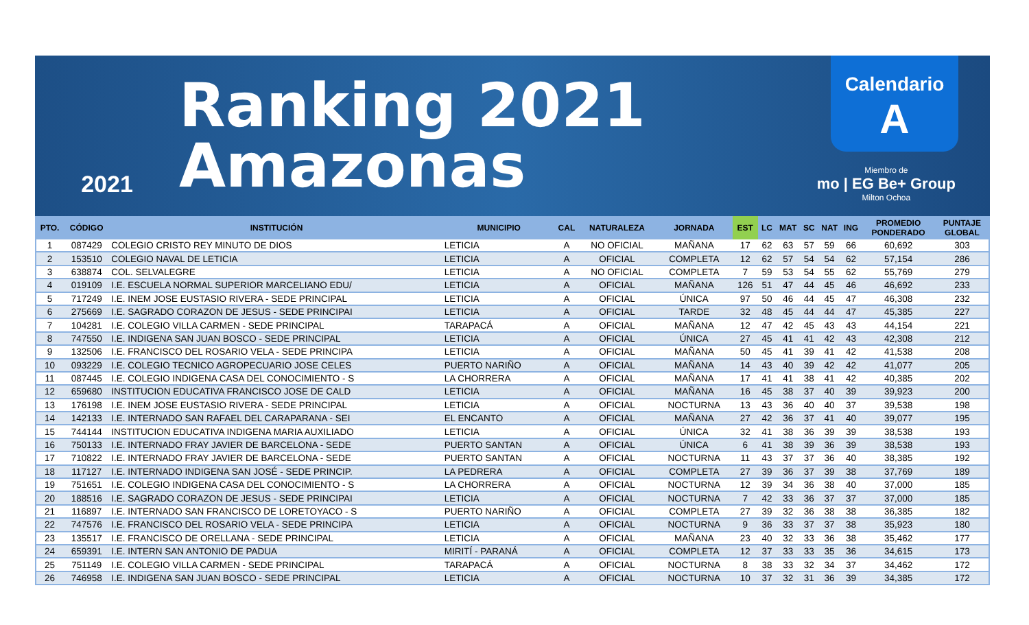2021
Ranking 2021
Amazonas
Calendario
A
Miembro de
mo | EG Be+ Group
Milton Ochoa
| PTO. | CÓDIGO | INSTITUCIÓN | MUNICIPIO | CAL | NATURALEZA | JORNADA | EST | LC | MAT | SC | NAT | ING | PROMEDIO PONDERADO | PUNTAJE GLOBAL |
| --- | --- | --- | --- | --- | --- | --- | --- | --- | --- | --- | --- | --- | --- | --- |
| 1 | 087429 | COLEGIO CRISTO REY MINUTO DE DIOS | LETICIA | A | NO OFICIAL | MAÑANA | 17 | 62 | 63 | 57 | 59 | 66 | 60,692 | 303 |
| 2 | 153510 | COLEGIO NAVAL DE LETICIA | LETICIA | A | OFICIAL | COMPLETA | 12 | 62 | 57 | 54 | 54 | 62 | 57,154 | 286 |
| 3 | 638874 | COL. SELVALEGRE | LETICIA | A | NO OFICIAL | COMPLETA | 7 | 59 | 53 | 54 | 55 | 62 | 55,769 | 279 |
| 4 | 019109 | I.E. ESCUELA NORMAL SUPERIOR MARCELIANO EDU/ | LETICIA | A | OFICIAL | MAÑANA | 126 | 51 | 47 | 44 | 45 | 46 | 46,692 | 233 |
| 5 | 717249 | I.E. INEM JOSE EUSTASIO RIVERA - SEDE PRINCIPAL | LETICIA | A | OFICIAL | ÚNICA | 97 | 50 | 46 | 44 | 45 | 47 | 46,308 | 232 |
| 6 | 275669 | I.E. SAGRADO CORAZON DE JESUS - SEDE PRINCIPAI | LETICIA | A | OFICIAL | TARDE | 32 | 48 | 45 | 44 | 44 | 47 | 45,385 | 227 |
| 7 | 104281 | I.E. COLEGIO VILLA CARMEN - SEDE PRINCIPAL | TARAPACÁ | A | OFICIAL | MAÑANA | 12 | 47 | 42 | 45 | 43 | 43 | 44,154 | 221 |
| 8 | 747550 | I.E. INDIGENA SAN JUAN BOSCO - SEDE PRINCIPAL | LETICIA | A | OFICIAL | ÚNICA | 27 | 45 | 41 | 41 | 42 | 43 | 42,308 | 212 |
| 9 | 132506 | I.E. FRANCISCO DEL ROSARIO VELA - SEDE PRINCIPA | LETICIA | A | OFICIAL | MAÑANA | 50 | 45 | 41 | 39 | 41 | 42 | 41,538 | 208 |
| 10 | 093229 | I.E. COLEGIO TECNICO AGROPECUARIO JOSE CELES | PUERTO NARIÑO | A | OFICIAL | MAÑANA | 14 | 43 | 40 | 39 | 42 | 42 | 41,077 | 205 |
| 11 | 087445 | I.E. COLEGIO INDIGENA CASA DEL CONOCIMIENTO - S | LA CHORRERA | A | OFICIAL | MAÑANA | 17 | 41 | 41 | 38 | 41 | 42 | 40,385 | 202 |
| 12 | 659680 | INSTITUCION EDUCATIVA FRANCISCO JOSE DE CALD | LETICIA | A | OFICIAL | MAÑANA | 16 | 45 | 38 | 37 | 40 | 39 | 39,923 | 200 |
| 13 | 176198 | I.E. INEM JOSE EUSTASIO RIVERA - SEDE PRINCIPAL | LETICIA | A | OFICIAL | NOCTURNA | 13 | 43 | 36 | 40 | 40 | 37 | 39,538 | 198 |
| 14 | 142133 | I.E. INTERNADO SAN RAFAEL DEL CARAPARANA - SEI | EL ENCANTO | A | OFICIAL | MAÑANA | 27 | 42 | 36 | 37 | 41 | 40 | 39,077 | 195 |
| 15 | 744144 | INSTITUCION EDUCATIVA INDIGENA MARIA AUXILIADO | LETICIA | A | OFICIAL | ÚNICA | 32 | 41 | 38 | 36 | 39 | 39 | 38,538 | 193 |
| 16 | 750133 | I.E. INTERNADO FRAY JAVIER DE BARCELONA - SEDE | PUERTO SANTAN | A | OFICIAL | ÚNICA | 6 | 41 | 38 | 39 | 36 | 39 | 38,538 | 193 |
| 17 | 710822 | I.E. INTERNADO FRAY JAVIER DE BARCELONA - SEDE | PUERTO SANTAN | A | OFICIAL | NOCTURNA | 11 | 43 | 37 | 37 | 36 | 40 | 38,385 | 192 |
| 18 | 117127 | I.E. INTERNADO INDIGENA SAN JOSÉ - SEDE PRINCIP. | LA PEDRERA | A | OFICIAL | COMPLETA | 27 | 39 | 36 | 37 | 39 | 38 | 37,769 | 189 |
| 19 | 751651 | I.E. COLEGIO INDIGENA CASA DEL CONOCIMIENTO - S | LA CHORRERA | A | OFICIAL | NOCTURNA | 12 | 39 | 34 | 36 | 38 | 40 | 37,000 | 185 |
| 20 | 188516 | I.E. SAGRADO CORAZON DE JESUS - SEDE PRINCIPAI | LETICIA | A | OFICIAL | NOCTURNA | 7 | 42 | 33 | 36 | 37 | 37 | 37,000 | 185 |
| 21 | 116897 | I.E. INTERNADO SAN FRANCISCO DE LORETOYACO - S | PUERTO NARIÑO | A | OFICIAL | COMPLETA | 27 | 39 | 32 | 36 | 38 | 38 | 36,385 | 182 |
| 22 | 747576 | I.E. FRANCISCO DEL ROSARIO VELA - SEDE PRINCIPA | LETICIA | A | OFICIAL | NOCTURNA | 9 | 36 | 33 | 37 | 37 | 38 | 35,923 | 180 |
| 23 | 135517 | I.E. FRANCISCO DE ORELLANA - SEDE PRINCIPAL | LETICIA | A | OFICIAL | MAÑANA | 23 | 40 | 32 | 33 | 36 | 38 | 35,462 | 177 |
| 24 | 659391 | I.E. INTERN SAN ANTONIO DE PADUA | MIRITÍ - PARANÁ | A | OFICIAL | COMPLETA | 12 | 37 | 33 | 33 | 35 | 36 | 34,615 | 173 |
| 25 | 751149 | I.E. COLEGIO VILLA CARMEN - SEDE PRINCIPAL | TARAPACÁ | A | OFICIAL | NOCTURNA | 8 | 38 | 33 | 32 | 34 | 37 | 34,462 | 172 |
| 26 | 746958 | I.E. INDIGENA SAN JUAN BOSCO - SEDE PRINCIPAL | LETICIA | A | OFICIAL | NOCTURNA | 10 | 37 | 32 | 31 | 36 | 39 | 34,385 | 172 |